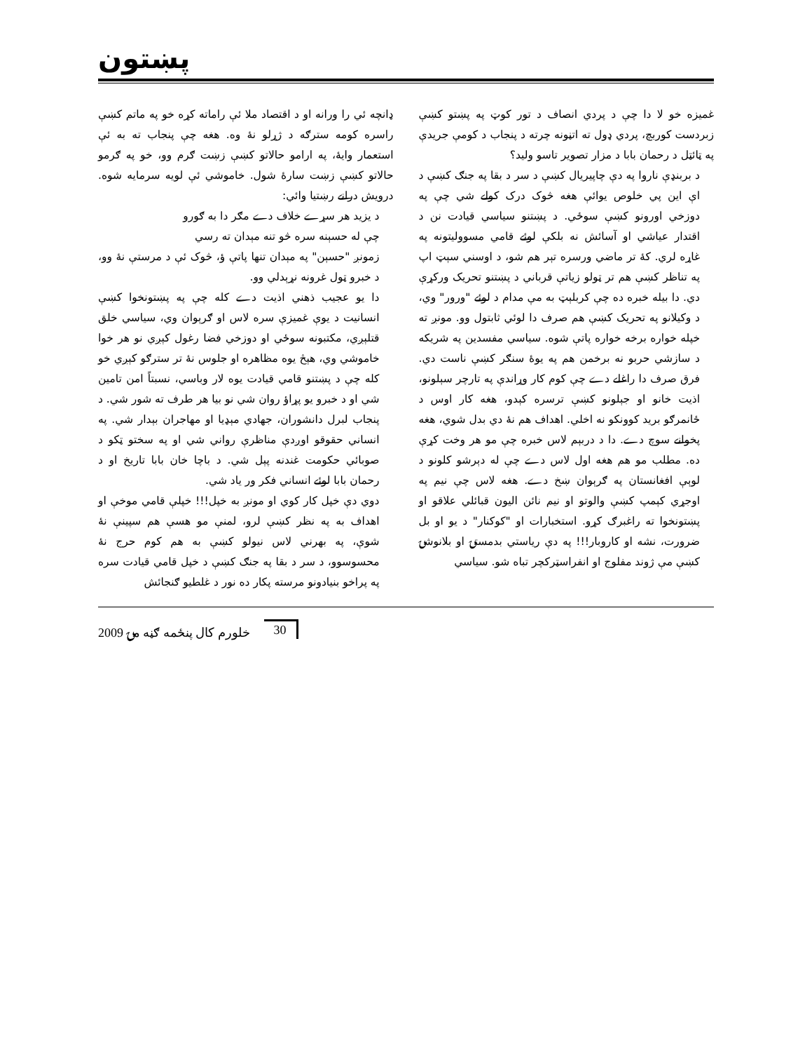پښتون
غمیزه خو لا دا چې د پردي انصاف د تور کوټ په پښتو کښې زبردست کوربچ، پردي ډول ته اتڼونه چرته د پنجاب د کومې جریدې په ټائټل د رحمان بابا د مزار تصویر تاسو ولید؟
د بربنډې ناروا په دې چاپیریال کښې د سر د بقا په جنګ کښې د اې این پي خلوص یوائې هغه څوک درک کولے شي چې په دوزخي اورونو کښې سوځي. د پښتنو سیاسي قیادت نن د اقتدار عیاشي او آسائش نه بلکې لوئے قامي مسوولیتونه په غاړه لري. کۀ تر ماضي ورسره تېر هم شو، د اوسني سېټ اپ په تناظر کښې هم تر ټولو زیاتې قرباني د پښتنو تحریک ورکړې دي. دا بیله خبره ده چې کربلېټ به مې مدام د لوئے "ورور" وي، د وکیلانو په تحریک کښې هم صرف دا لوئي ثابتول وو. مونږ ته خپله خواره برخه خواره پاتې شوه. سیاسي مفسدین په شریکه د سازشي حربو نه برخمن هم په یوۀ سنګر کښې ناست دي. فرق صرف دا راغلے دے چې کوم کار وړاندې په تارچر سېلونو، اذیت خانو او جېلونو کښې ترسره کېدو، هغه کار اوس د ځانمرګو برید کوونکو نه اخلي. اهداف هم نۀ دي بدل شوي، هغه پخوانے سوچ دے. دا د دربېم لاس خبره چې مو هر وخت کړې ده. مطلب مو هم هغه اول لاس دے چې له دېرشو کلونو د لوېې افغانستان په ګرېوان ښخ دے. هغه لاس چې نیم په اوجړي کېمپ کښې والوتو او نیم نائن الیون قبائلي علاقو او پښتونخوا ته راغبرګ کړو. استخبارات او "کوکنار" د یو او بل ضرورت، نشه او کاروبار!!! په دې ریاستي بدمستۍ او بلانوشۍ کښې مې ژوند مفلوج او انفراسټرکچر تباه شو. سیاسي
ډانچه ئي را ورانه او د اقتصاد ملا ئې راماته کړه خو په ماتم کښې راسره کومه سترګه د ژړلو نۀ وه. هغه چې پنجاب ته به ئې استعمار وایۀ، په ارامو حالاتو کښې زښت ګرم وو، خو په ګرمو حالاتو کښې زښت سارۀ شول. خاموشي ئې لویه سرمایه شوه. درویش درانے رښتیا وائي:
د یزید هر سړے خلاف دے مګر دا به ګورو
چې له حسېنه سره څو تنه مېدان ته رسي
زمونږ "حسېن" په مېدان تنها پاتې ؤ، څوک ئې د مرستې نۀ وو، د خبرو ټول غرونه نړېدلي وو.
دا یو عجیب ذهني اذیت دے کله چې په پښتونخوا کښې انسانیت د یوې غمیزې سره لاس او ګرېوان وي، سیاسي خلق قتلېږي، مکتبونه سوځي او دوزخي فضا رغول کېږي نو هر خوا خاموشي وي، هېڅ یوه مظاهره او جلوس نۀ تر سترګو کېږي خو کله چې د پښتنو قامي قیادت یوه لار وباسي، نسبتاً امن تامین شي او د خبرو یو پړاؤ روان شي نو بیا هر طرف ته شور شي. د پنجاب لبرل دانشوران، جهادي مېډیا او مهاجران بېدار شي. په انساني حقوقو اوږدې مناظرې رواني شي او په سختو ټکو د صوبائي حکومت غندنه پېل شي. د باچا خان بابا تاریخ او د رحمان بابا لوئے انساني فکر ور یاد شي.
دوي دې خپل کار کوي او مونږ به خپل!!! خپلې قامي موخې او اهداف به په نظر کښې لرو، لمنې مو هسې هم سپینې نۀ شوې، په بهرني لاس نیولو کښې به هم کوم حرج نۀ محسوسوو، د سر د بقا په جنګ کښې د خپل قامي قیادت سره په پراخو بنیادونو مرسته پکار ده نور د غلطیو ګنجائش
2009 خلورم کال پنځمه ګڼه مۍ 30